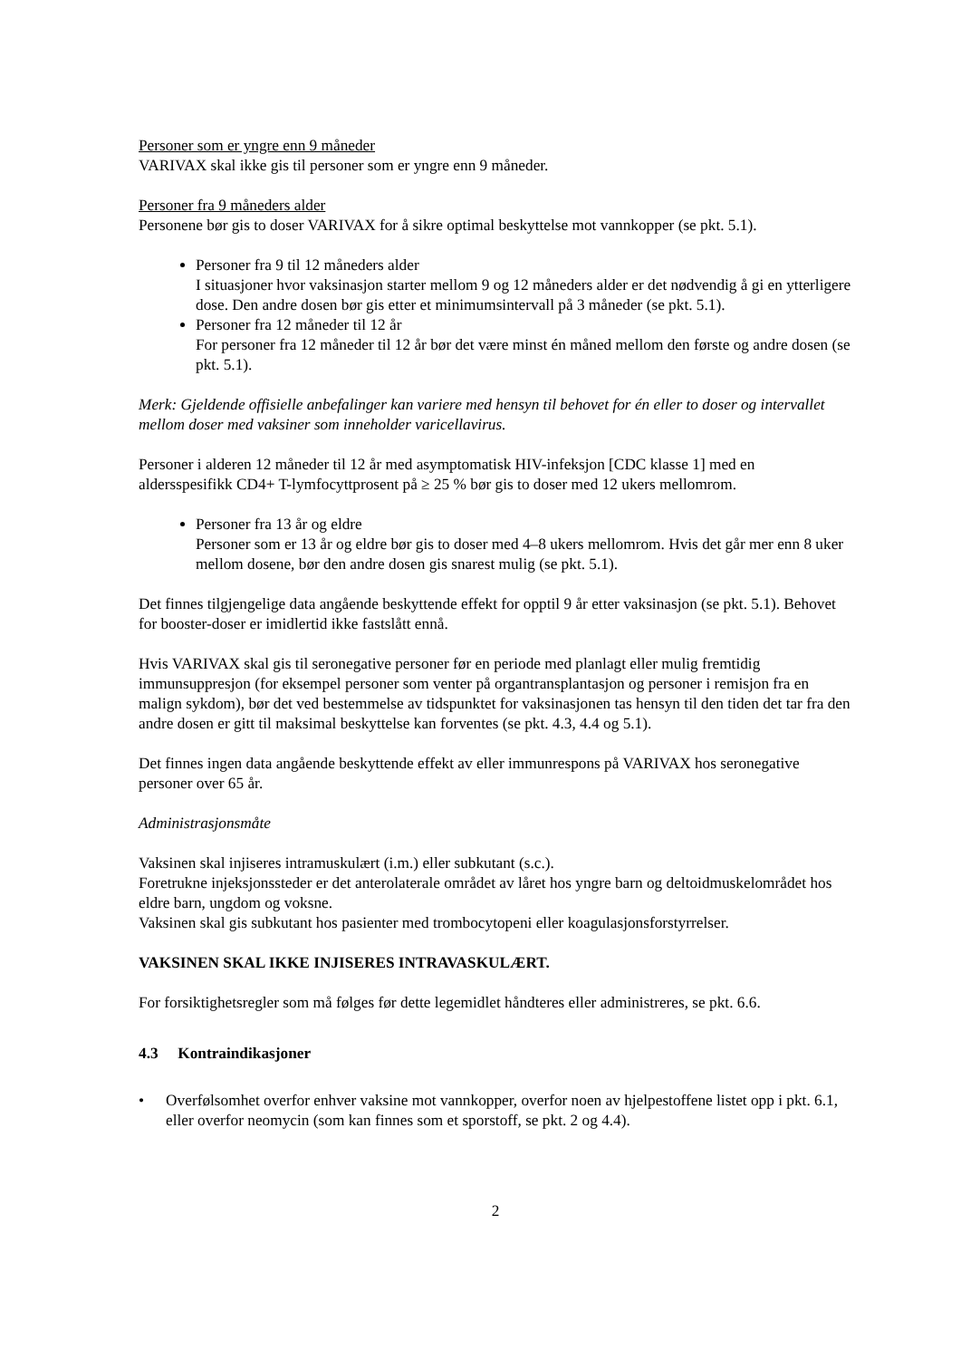Personer som er yngre enn 9 måneder
VARIVAX skal ikke gis til personer som er yngre enn 9 måneder.
Personer fra 9 måneders alder
Personene bør gis to doser VARIVAX for å sikre optimal beskyttelse mot vannkopper (se pkt. 5.1).
Personer fra 9 til 12 måneders alder
I situasjoner hvor vaksinasjon starter mellom 9 og 12 måneders alder er det nødvendig å gi en ytterligere dose. Den andre dosen bør gis etter et minimumsintervall på 3 måneder (se pkt. 5.1).
Personer fra 12 måneder til 12 år
For personer fra 12 måneder til 12 år bør det være minst én måned mellom den første og andre dosen (se pkt. 5.1).
Merk: Gjeldende offisielle anbefalinger kan variere med hensyn til behovet for én eller to doser og intervallet mellom doser med vaksiner som inneholder varicellavirus.
Personer i alderen 12 måneder til 12 år med asymptomatisk HIV-infeksjon [CDC klasse 1] med en aldersspesifikk CD4+ T-lymfocyttprosent på ≥ 25 % bør gis to doser med 12 ukers mellomrom.
Personer fra 13 år og eldre
Personer som er 13 år og eldre bør gis to doser med 4–8 ukers mellomrom. Hvis det går mer enn 8 uker mellom dosene, bør den andre dosen gis snarest mulig (se pkt. 5.1).
Det finnes tilgjengelige data angående beskyttende effekt for opptil 9 år etter vaksinasjon (se pkt. 5.1). Behovet for booster-doser er imidlertid ikke fastslått ennå.
Hvis VARIVAX skal gis til seronegative personer før en periode med planlagt eller mulig fremtidig immunsuppresjon (for eksempel personer som venter på organtransplantasjon og personer i remisjon fra en malign sykdom), bør det ved bestemmelse av tidspunktet for vaksinasjonen tas hensyn til den tiden det tar fra den andre dosen er gitt til maksimal beskyttelse kan forventes (se pkt. 4.3, 4.4 og 5.1).
Det finnes ingen data angående beskyttende effekt av eller immunrespons på VARIVAX hos seronegative personer over 65 år.
Administrasjonsmåte
Vaksinen skal injiseres intramuskulært (i.m.) eller subkutant (s.c.).
Foretrukne injeksjonssteder er det anterolaterale området av låret hos yngre barn og deltoidmuskelområdet hos eldre barn, ungdom og voksne.
Vaksinen skal gis subkutant hos pasienter med trombocytopeni eller koagulasjonsforstyrrelser.
VAKSINEN SKAL IKKE INJISERES INTRAVASKULÆRT.
For forsiktighetsregler som må følges før dette legemidlet håndteres eller administreres, se pkt. 6.6.
4.3 Kontraindikasjoner
• Overfølsomhet overfor enhver vaksine mot vannkopper, overfor noen av hjelpestoffene listet opp i pkt. 6.1, eller overfor neomycin (som kan finnes som et sporstoff, se pkt. 2 og 4.4).
2